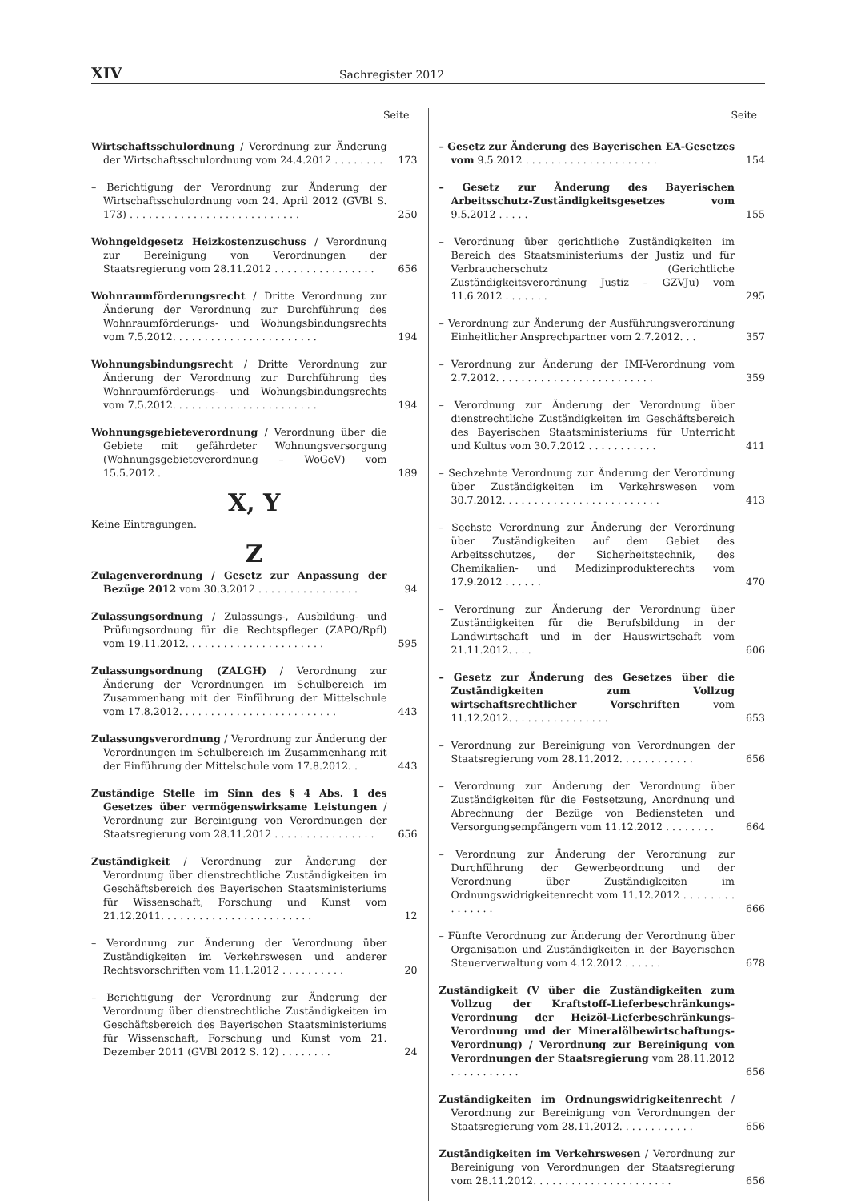XIV Sachregister 2012
Seite
Wirtschaftsschulordnung / Verordnung zur Änderung der Wirtschaftsschulordnung vom 24.4.2012 . . . . . . . .
173
– Berichtigung der Verordnung zur Änderung der Wirtschaftsschulordnung vom 24. April 2012 (GVBl S. 173) . . . . . . . . . . . . . . . . . . . . . . . . . . .
250
Wohngeldgesetz Heizkostenzuschuss / Verordnung zur Bereinigung von Verordnungen der Staatsregierung vom 28.11.2012 . . . . . . . . . . . . . . . .
656
Wohnraumförderungsrecht / Dritte Verordnung zur Änderung der Verordnung zur Durchführung des Wohnraumförderungs- und Wohungsbindungsrechts vom 7.5.2012. . . . . . . . . . . . . . . . . . . . . . .
194
Wohnungsbindungsrecht / Dritte Verordnung zur Änderung der Verordnung zur Durchführung des Wohnraumförderungs- und Wohungsbindungsrechts vom 7.5.2012. . . . . . . . . . . . . . . . . . . . . . .
194
Wohnungsgebieteverordnung / Verordnung über die Gebiete mit gefährdeter Wohnungsversorgung (Wohnungsgebieteverordnung – WoGeV) vom 15.5.2012 .
189
X, Y
Keine Eintragungen.
Z
Zulagenverordnung / Gesetz zur Anpassung der Bezüge 2012 vom 30.3.2012 . . . . . . . . . . . . . . . .
94
Zulassungsordnung / Zulassungs-, Ausbildung- und Prüfungsordnung für die Rechtspfleger (ZAPO/Rpfl) vom 19.11.2012. . . . . . . . . . . . . . . . . . . . . .
595
Zulassungsordnung (ZALGH) / Verordnung zur Änderung der Verordnungen im Schulbereich im Zusammenhang mit der Einführung der Mittelschule vom 17.8.2012. . . . . . . . . . . . . . . . . . . . . . . . .
443
Zulassungsverordnung / Verordnung zur Änderung der Verordnungen im Schulbereich im Zusammenhang mit der Einführung der Mittelschule vom 17.8.2012. .
443
Zuständige Stelle im Sinn des § 4 Abs. 1 des Gesetzes über vermögenswirksame Leistungen / Verordnung zur Bereinigung von Verordnungen der Staatsregierung vom 28.11.2012 . . . . . . . . . . . . . . . .
656
Zuständigkeit / Verordnung zur Änderung der Verordnung über dienstrechtliche Zuständigkeiten im Geschäftsbereich des Bayerischen Staatsministeriums für Wissenschaft, Forschung und Kunst vom 21.12.2011. . . . . . . . . . . . . . . . . . . . . . . .
12
– Verordnung zur Änderung der Verordnung über Zuständigkeiten im Verkehrswesen und anderer Rechtsvorschriften vom 11.1.2012 . . . . . . . . . .
20
– Berichtigung der Verordnung zur Änderung der Verordnung über dienstrechtliche Zuständigkeiten im Geschäftsbereich des Bayerischen Staatsministeriums für Wissenschaft, Forschung und Kunst vom 21. Dezember 2011 (GVBl 2012 S. 12) . . . . . . . .
24
Seite
– Gesetz zur Änderung des Bayerischen EA-Gesetzes vom 9.5.2012 . . . . . . . . . . . . . . . . . . . . .
154
– Gesetz zur Änderung des Bayerischen Arbeitsschutz-Zuständigkeitsgesetzes vom 9.5.2012 . . . . .
155
– Verordnung über gerichtliche Zuständigkeiten im Bereich des Staatsministeriums der Justiz und für Verbraucherschutz (Gerichtliche Zuständigkeitsverordnung Justiz – GZVJu) vom 11.6.2012 . . . . . . .
295
– Verordnung zur Änderung der Ausführungsverordnung Einheitlicher Ansprechpartner vom 2.7.2012. . .
357
– Verordnung zur Änderung der IMI-Verordnung vom 2.7.2012. . . . . . . . . . . . . . . . . . . . . . . . .
359
– Verordnung zur Änderung der Verordnung über dienstrechtliche Zuständigkeiten im Geschäftsbereich des Bayerischen Staatsministeriums für Unterricht und Kultus vom 30.7.2012 . . . . . . . . . . .
411
– Sechzehnte Verordnung zur Änderung der Verordnung über Zuständigkeiten im Verkehrswesen vom 30.7.2012. . . . . . . . . . . . . . . . . . . . . . . . .
413
– Sechste Verordnung zur Änderung der Verordnung über Zuständigkeiten auf dem Gebiet des Arbeitsschutzes, der Sicherheitstechnik, des Chemikalien- und Medizinprodukterechts vom 17.9.2012 . . . . . .
470
– Verordnung zur Änderung der Verordnung über Zuständigkeiten für die Berufsbildung in der Landwirtschaft und in der Hauswirtschaft vom 21.11.2012. . . .
606
– Gesetz zur Änderung des Gesetzes über die Zuständigkeiten zum Vollzug wirtschaftsrechtlicher Vorschriften vom 11.12.2012. . . . . . . . . . . . . . . .
653
– Verordnung zur Bereinigung von Verordnungen der Staatsregierung vom 28.11.2012. . . . . . . . . . . .
656
– Verordnung zur Änderung der Verordnung über Zuständigkeiten für die Festsetzung, Anordnung und Abrechnung der Bezüge von Bediensteten und Versorgungsempfängern vom 11.12.2012 . . . . . . . .
664
– Verordnung zur Änderung der Verordnung zur Durchführung der Gewerbeordnung und der Verordnung über Zuständigkeiten im Ordnungswidrigkeitenrecht vom 11.12.2012 . . . . . . . . . . . . . . .
666
– Fünfte Verordnung zur Änderung der Verordnung über Organisation und Zuständigkeiten in der Bayerischen Steuerverwaltung vom 4.12.2012 . . . . . .
678
Zuständigkeit (V über die Zuständigkeiten zum Vollzug der Kraftstoff-Lieferbeschränkungs-Verordnung der Heizöl-Lieferbeschränkungs-Verordnung und der Mineralölbewirtschaftungs-Verordnung) / Verordnung zur Bereinigung von Verordnungen der Staatsregierung vom 28.11.2012 . . . . . . . . . . .
656
Zuständigkeiten im Ordnungswidrigkeitenrecht / Verordnung zur Bereinigung von Verordnungen der Staatsregierung vom 28.11.2012. . . . . . . . . . . .
656
Zuständigkeiten im Verkehrswesen / Verordnung zur Bereinigung von Verordnungen der Staatsregierung vom 28.11.2012. . . . . . . . . . . . . . . . . . . . . .
656